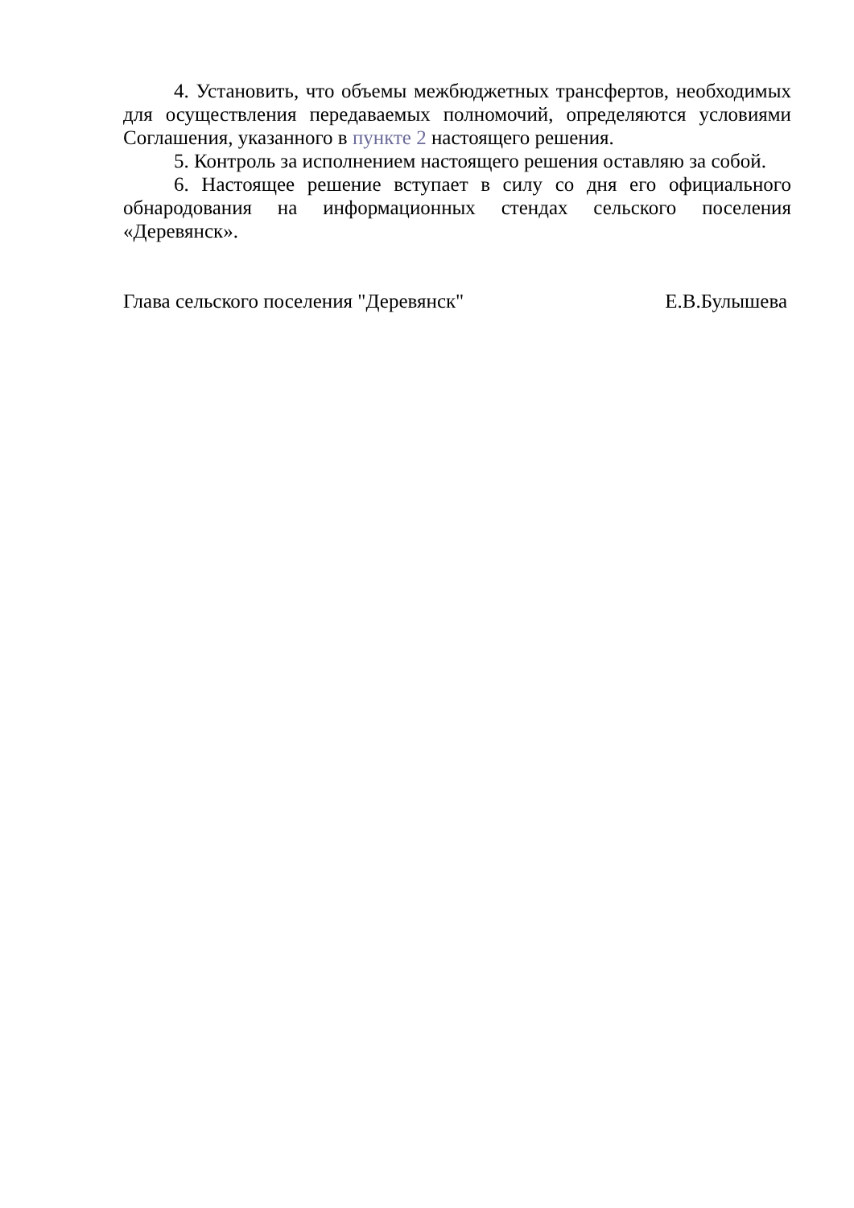4. Установить, что объемы межбюджетных трансфертов, необходимых для осуществления передаваемых полномочий, определяются условиями Соглашения, указанного в пункте 2 настоящего решения.
5. Контроль за исполнением настоящего решения оставляю за собой.
6. Настоящее решение вступает в силу со дня его официального обнародования на информационных стендах сельского поселения «Деревянск».
Глава сельского поселения "Деревянск" Е.В.Булышева